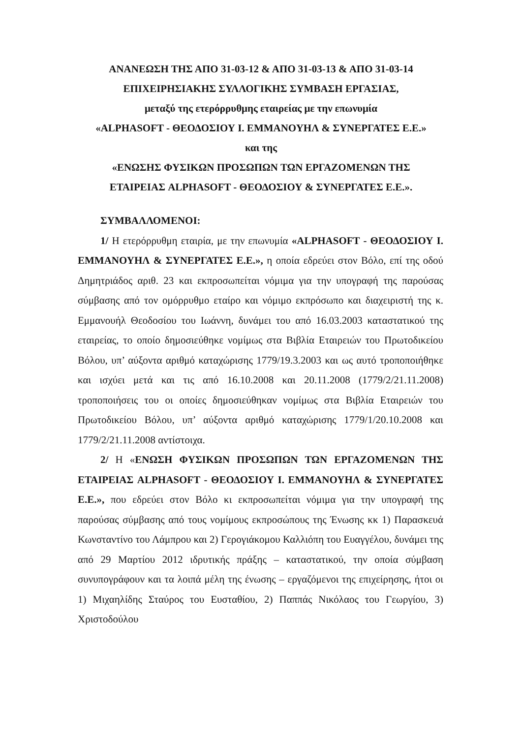ΑΝΑΝΕΩΣΗ ΤΗΣ ΑΠΟ 31-03-12 & ΑΠΟ 31-03-13 & ΑΠΟ 31-03-14
ΕΠΙΧΕΙΡΗΣΙΑΚΗΣ ΣΥΛΛΟΓΙΚΗΣ ΣΥΜΒΑΣΗ ΕΡΓΑΣΙΑΣ,
μεταξύ της ετερόρρυθμης εταιρείας με την επωνυμία
«ALPHASOFT - ΘΕΟΔΟΣΙΟΥ Ι. ΕΜΜΑΝΟΥΗΛ & ΣΥΝΕΡΓΑΤΕΣ Ε.Ε.»
και της
«ΕΝΩΣΗΣ ΦΥΣΙΚΩΝ ΠΡΟΣΩΠΩΝ ΤΩΝ ΕΡΓΑΖΟΜΕΝΩΝ ΤΗΣ
ΕΤΑΙΡΕΙΑΣ ALPHASOFT - ΘΕΟΔΟΣΙΟΥ & ΣΥΝΕΡΓΑΤΕΣ Ε.Ε.».
ΣΥΜΒΑΛΛΟΜΕΝΟΙ:
1/ Η ετερόρρυθμη εταιρία, με την επωνυμία «ALPHASOFT - ΘΕΟΔΟΣΙΟΥ Ι. ΕΜΜΑΝΟΥΗΛ & ΣΥΝΕΡΓΑΤΕΣ Ε.Ε.», η οποία εδρεύει στον Βόλο, επί της οδού Δημητριάδος αριθ. 23 και εκπροσωπείται νόμιμα για την υπογραφή της παρούσας σύμβασης από τον ομόρρυθμο εταίρο και νόμιμο εκπρόσωπο και διαχειριστή της κ. Εμμανουήλ Θεοδοσίου του Ιωάννη, δυνάμει του από 16.03.2003 καταστατικού της εταιρείας, το οποίο δημοσιεύθηκε νομίμως στα Βιβλία Εταιρειών του Πρωτοδικείου Βόλου, υπ’ αύξοντα αριθμό καταχώρισης 1779/19.3.2003 και ως αυτό τροποποιήθηκε και ισχύει μετά και τις από 16.10.2008 και 20.11.2008 (1779/2/21.11.2008) τροποποιήσεις του οι οποίες δημοσιεύθηκαν νομίμως στα Βιβλία Εταιρειών του Πρωτοδικείου Βόλου, υπ’ αύξοντα αριθμό καταχώρισης 1779/1/20.10.2008 και 1779/2/21.11.2008 αντίστοιχα.
2/ Η «ΕΝΩΣΗ ΦΥΣΙΚΩΝ ΠΡΟΣΩΠΩΝ ΤΩΝ ΕΡΓΑΖΟΜΕΝΩΝ ΤΗΣ ΕΤΑΙΡΕΙΑΣ ALPHASOFT - ΘΕΟΔΟΣΙΟΥ Ι. ΕΜΜΑΝΟΥΗΛ & ΣΥΝΕΡΓΑΤΕΣ Ε.Ε.», που εδρεύει στον Βόλο κι εκπροσωπείται νόμιμα για την υπογραφή της παρούσας σύμβασης από τους νομίμους εκπροσώπους της Ένωσης κκ 1) Παρασκευά Κωνσταντίνο του Λάμπρου και 2) Γερογιάκομου Καλλιόπη του Ευαγγέλου, δυνάμει της από 29 Μαρτίου 2012 ιδρυτικής πράξης – καταστατικού, την οποία σύμβαση συνυπογράφουν και τα λοιπά μέλη της ένωσης – εργαζόμενοι της επιχείρησης, ήτοι οι 1) Μιχαηλίδης Σταύρος του Ευσταθίου, 2) Παππάς Νικόλαος του Γεωργίου, 3) Χριστοδούλου